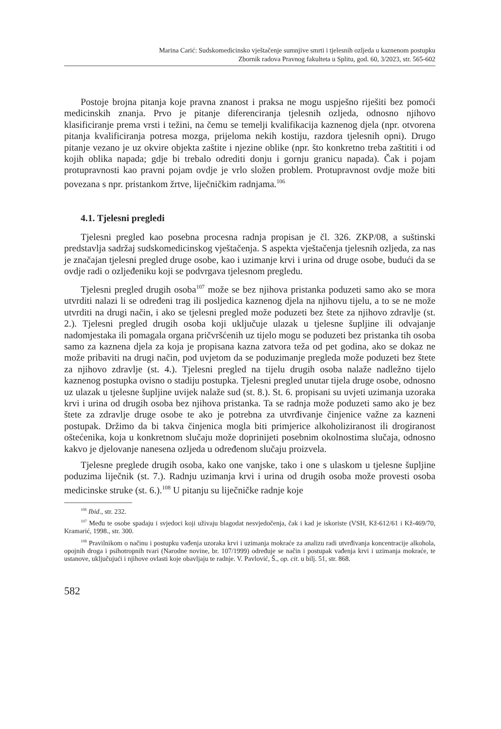Marina Carić: Sudskomedicinsko vještačenje sumnjive smrti i tjelesnih ozljeda u kaznenom postupku
Zbornik radova Pravnog fakulteta u Splitu, god. 60, 3/2023, str. 565-602
Postoje brojna pitanja koje pravna znanost i praksa ne mogu uspješno riješiti bez pomoći medicinskih znanja. Prvo je pitanje diferenciranja tjelesnih ozljeda, odnosno njihovo klasificiranje prema vrsti i težini, na čemu se temelji kvalifikacija kaznenog djela (npr. otvorena pitanja kvalificiranja potresa mozga, prijeloma nekih kostiju, razdora tjelesnih opni). Drugo pitanje vezano je uz okvire objekta zaštite i njezine oblike (npr. što konkretno treba zaštititi i od kojih oblika napada; gdje bi trebalo odrediti donju i gornju granicu napada). Čak i pojam protupravnosti kao pravni pojam ovdje je vrlo složen problem. Protupravnost ovdje može biti povezana s npr. pristankom žrtve, liječničkim radnjama.<sup>106</sup>
4.1. Tjelesni pregledi
Tjelesni pregled kao posebna procesna radnja propisan je čl. 326. ZKP/08, a suštinski predstavlja sadržaj sudskomedicinskog vještačenja. S aspekta vještačenja tjelesnih ozljeda, za nas je značajan tjelesni pregled druge osobe, kao i uzimanje krvi i urina od druge osobe, budući da se ovdje radi o ozljeđeniku koji se podvrgava tjelesnom pregledu.
Tjelesni pregled drugih osoba<sup>107</sup> može se bez njihova pristanka poduzeti samo ako se mora utvrditi nalazi li se određeni trag ili posljedica kaznenog djela na njihovu tijelu, a to se ne može utvrditi na drugi način, i ako se tjelesni pregled može poduzeti bez štete za njihovo zdravlje (st. 2.). Tjelesni pregled drugih osoba koji uključuje ulazak u tjelesne šupljine ili odvajanje nadomjestaka ili pomagala organa pričvršćenih uz tijelo mogu se poduzeti bez pristanka tih osoba samo za kaznena djela za koja je propisana kazna zatvora teža od pet godina, ako se dokaz ne može pribaviti na drugi način, pod uvjetom da se poduzimanje pregleda može poduzeti bez štete za njihovo zdravlje (st. 4.). Tjelesni pregled na tijelu drugih osoba nalaže nadležno tijelo kaznenog postupka ovisno o stadiju postupka. Tjelesni pregled unutar tijela druge osobe, odnosno uz ulazak u tjelesne šupljine uvijek nalaže sud (st. 8.). St. 6. propisani su uvjeti uzimanja uzoraka krvi i urina od drugih osoba bez njihova pristanka. Ta se radnja može poduzeti samo ako je bez štete za zdravlje druge osobe te ako je potrebna za utvrđivanje činjenice važne za kazneni postupak. Držimo da bi takva činjenica mogla biti primjerice alkoholiziranost ili drogiranost oštećenika, koja u konkretnom slučaju može doprinijeti posebnim okolnostima slučaja, odnosno kakvo je djelovanje nanesena ozljeda u određenom slučaju proizvela.
Tjelesne preglede drugih osoba, kako one vanjske, tako i one s ulaskom u tjelesne šupljine poduzima liječnik (st. 7.). Radnju uzimanja krvi i urina od drugih osoba može provesti osoba medicinske struke (st. 6.).<sup>108</sup> U pitanju su liječničke radnje koje
<sup>106</sup> Ibid., str. 232.
<sup>107</sup> Među te osobe spadaju i svjedoci koji uživaju blagodat nesvjedočenja, čak i kad je iskoriste (VSH, Kž-612/61 i Kž-469/70, Kramarić, 1998., str. 300.
<sup>108</sup> Pravilnikom o načinu i postupku vađenja uzoraka krvi i uzimanja mokraće za analizu radi utvrđivanja koncentracije alkohola, opojnih droga i psihotropnih tvari (Narodne novine, br. 107/1999) određuje se način i postupak vađenja krvi i uzimanja mokraće, te ustanove, uključujući i njihove ovlasti koje obavljaju te radnje. V. Pavlović, Š., op. cit. u bilj. 51, str. 868.
582